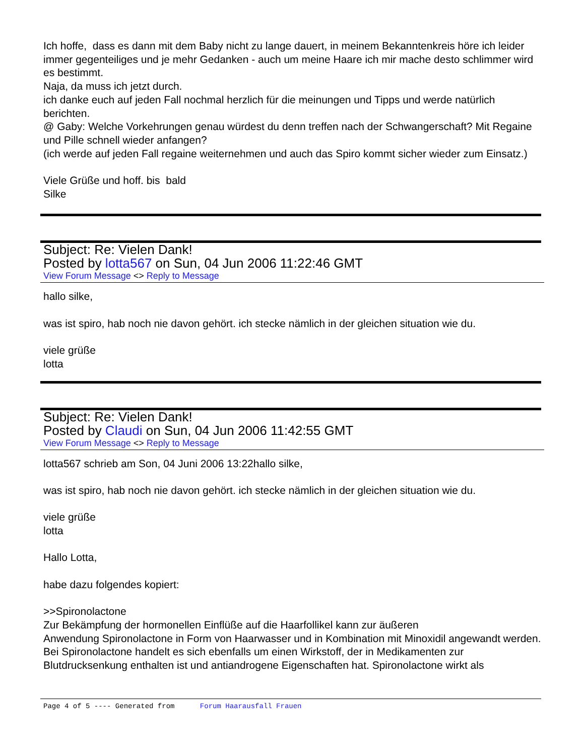Ich hoffe, dass es dann mit dem Baby nicht zu lange dauert, in meinem Bekanntenkreis höre ich leider immer gegenteiliges und je mehr Gedanken - auch um meine Haare ich mir mache desto schlimmer wird es bestimmt.
Naja, da muss ich jetzt durch.
ich danke euch auf jeden Fall nochmal herzlich für die meinungen und Tipps und werde natürlich berichten.
@ Gaby: Welche Vorkehrungen genau würdest du denn treffen nach der Schwangerschaft? Mit Regaine und Pille schnell wieder anfangen?
(ich werde auf jeden Fall regaine weiternehmen und auch das Spiro kommt sicher wieder zum Einsatz.)
Viele Grüße und hoff. bis bald
Silke
Subject: Re: Vielen Dank!
Posted by lotta567 on Sun, 04 Jun 2006 11:22:46 GMT
View Forum Message <> Reply to Message
hallo silke,
was ist spiro, hab noch nie davon gehört. ich stecke nämlich in der gleichen situation wie du.
viele grüße
lotta
Subject: Re: Vielen Dank!
Posted by Claudi on Sun, 04 Jun 2006 11:42:55 GMT
View Forum Message <> Reply to Message
lotta567 schrieb am Son, 04 Juni 2006 13:22hallo silke,
was ist spiro, hab noch nie davon gehört. ich stecke nämlich in der gleichen situation wie du.
viele grüße
lotta
Hallo Lotta,
habe dazu folgendes kopiert:
>>Spironolactone
Zur Bekämpfung der hormonellen Einflüße auf die Haarfollikel kann zur äußeren
Anwendung Spironolactone in Form von Haarwasser und in Kombination mit Minoxidil angewandt werden. Bei Spironolactone handelt es sich ebenfalls um einen Wirkstoff, der in Medikamenten zur Blutdrucksenkung enthalten ist und antiandrogene Eigenschaften hat. Spironolactone wirkt als
Page 4 of 5 ---- Generated from Forum Haarausfall Frauen